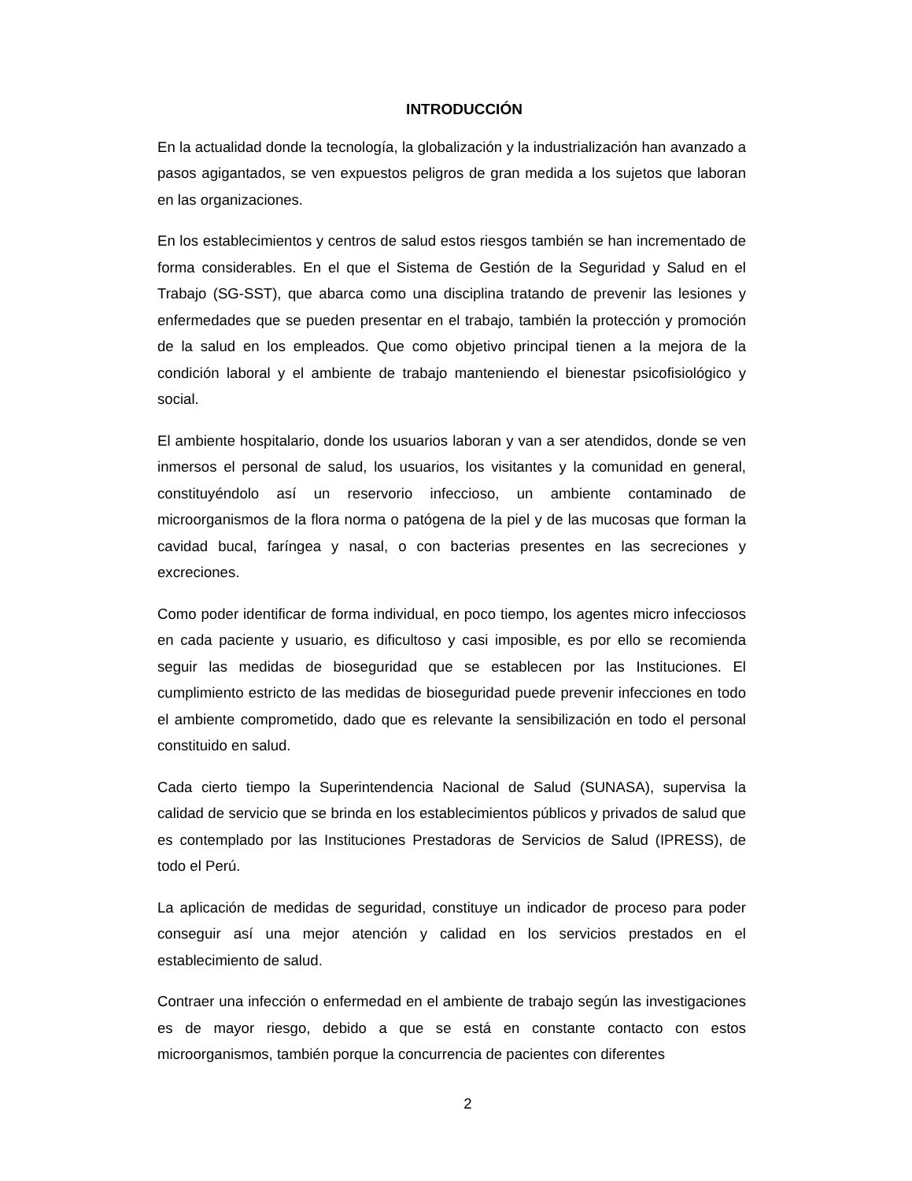INTRODUCCIÓN
En la actualidad donde la tecnología, la globalización y la industrialización han avanzado a pasos agigantados, se ven expuestos peligros de gran medida a los sujetos que laboran en las organizaciones.
En los establecimientos y centros de salud estos riesgos también se han incrementado de forma considerables. En el que el Sistema de Gestión de la Seguridad y Salud en el Trabajo (SG-SST), que abarca como una disciplina tratando de prevenir las lesiones y enfermedades que se pueden presentar en el trabajo, también la protección y promoción de la salud en los empleados. Que como objetivo principal tienen a la mejora de la condición laboral y el ambiente de trabajo manteniendo el bienestar psicofisiológico y social.
El ambiente hospitalario, donde los usuarios laboran y van a ser atendidos, donde se ven inmersos el personal de salud, los usuarios, los visitantes y la comunidad en general, constituyéndolo así un reservorio infeccioso, un ambiente contaminado de microorganismos de la flora norma o patógena de la piel y de las mucosas que forman la cavidad bucal, faríngea y nasal, o con bacterias presentes en las secreciones y excreciones.
Como poder identificar de forma individual, en poco tiempo, los agentes micro infecciosos en cada paciente y usuario, es dificultoso y casi imposible, es por ello se recomienda seguir las medidas de bioseguridad que se establecen por las Instituciones. El cumplimiento estricto de las medidas de bioseguridad puede prevenir infecciones en todo el ambiente comprometido, dado que es relevante la sensibilización en todo el personal constituido en salud.
Cada cierto tiempo la Superintendencia Nacional de Salud (SUNASA), supervisa la calidad de servicio que se brinda en los establecimientos públicos y privados de salud que es contemplado por las Instituciones Prestadoras de Servicios de Salud (IPRESS), de todo el Perú.
La aplicación de medidas de seguridad, constituye un indicador de proceso para poder conseguir así una mejor atención y calidad en los servicios prestados en el establecimiento de salud.
Contraer una infección o enfermedad en el ambiente de trabajo según las investigaciones es de mayor riesgo, debido a que se está en constante contacto con estos microorganismos, también porque la concurrencia de pacientes con diferentes
2